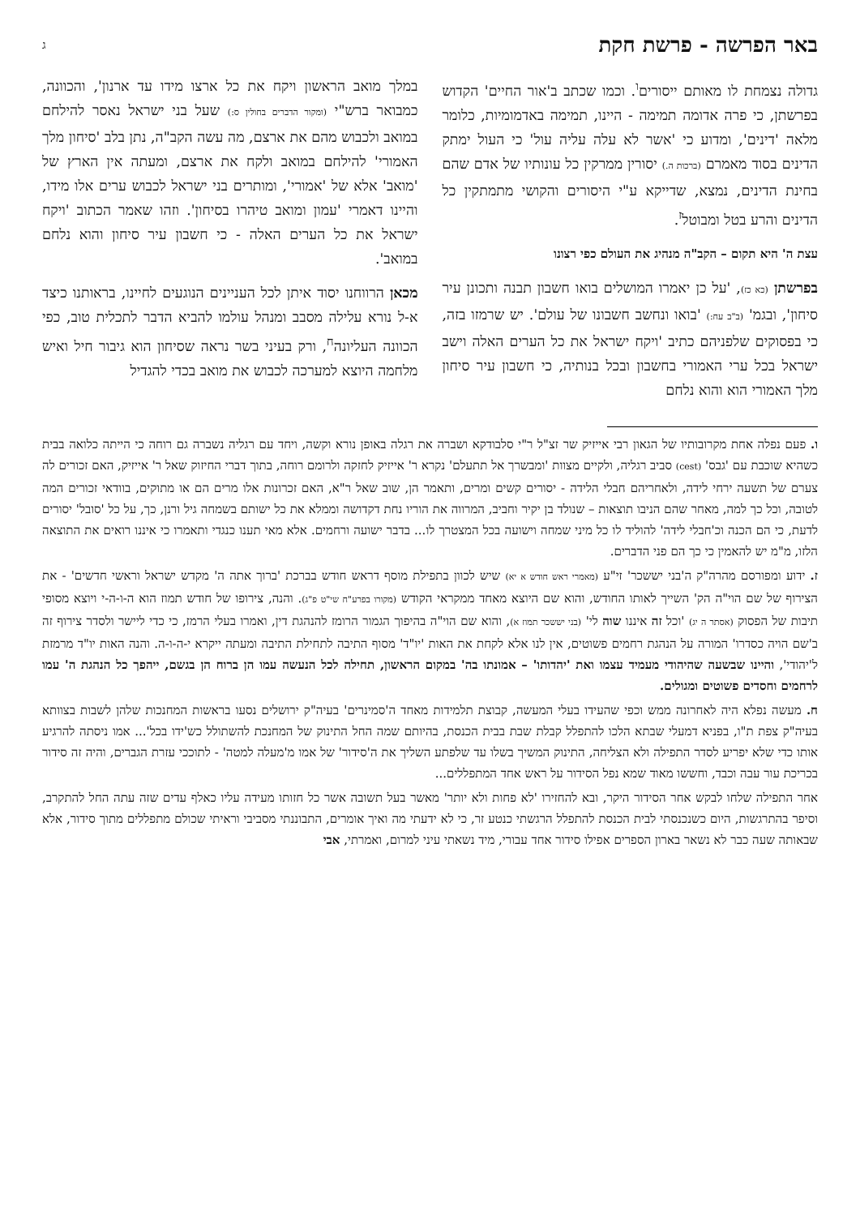באר הפרשה - פרשת חקת ג
גדולה נצמחת לו מאותם ייסורים<sup>ו</sup>. וכמו שכתב ב'אור החיים' הקדוש בפרשתן, כי פרה אדומה תמימה - היינו, תמימה באדמומיות, כלומר מלאה 'דינים', ומדוע כי 'אשר לא עלה עליה עול' כי העול ימתק הדינים בסוד מאמרם (ברכות ה.) יסורין ממרקין כל עונותיו של אדם שהם בחינת הדינים, נמצא, שדייקא ע"י היסורים והקושי מתמתקין כל הדינים והרע בטל ומבוטל<sup>ז</sup>.
עצת ה' היא תקום – הקב"ה מנהיג את העולם כפי רצונו
בפרשתן (כא כז), 'על כן יאמרו המושלים בואו חשבון תבנה ותכונן עיר סיחון', ובגמ' (ב"ב עח:) 'בואו ונחשב חשבונו של עולם'. יש שרמזו בזה, כי בפסוקים שלפניהם כתיב 'ויקח ישראל את כל הערים האלה וישב ישראל בכל ערי האמורי בחשבון ובכל בנותיה, כי חשבון עיר סיחון מלך האמורי הוא והוא נלחם
במלך מואב הראשון ויקח את כל ארצו מידו עד ארנון', והכוונה, כמבואר ברש"י (ומקור הדברים בחולין ס:) שעל בני ישראל נאסר להילחם במואב ולכבוש מהם את ארצם, מה עשה הקב"ה, נתן בלב 'סיחון מלך האמורי' להילחם במואב ולקח את ארצם, ומעתה אין הארץ של 'מואב' אלא של 'אמורי', ומותרים בני ישראל לכבוש ערים אלו מידו, והיינו דאמרי 'עמון ומואב טיהרו בסיחון'. וזהו שאמר הכתוב 'ויקח ישראל את כל הערים האלה - כי חשבון עיר סיחון והוא נלחם במואב'.
מכאן הרווחנו יסוד איתן לכל העניינים הנוגעים לחיינו, בראותנו כיצד א-ל נורא עלילה מסבב ומנהל עולמו להביא הדבר לתכלית טוב, כפי הכוונה העליונה<sup>ח</sup>, ורק בעיני בשר נראה שסיחון הוא גיבור חיל ואיש מלחמה היוצא למערכה לכבוש את מואב בכדי להגדיל
ו. פעם נפלה אחת מקרובותיו של הגאון רבי אייזיק שר זצ"ל ר"י סלבודקא ושברה את רגלה באופן נורא וקשה, ויחד עם רגליה נשברה גם רוחה כי הייתה כלואה בבית כשהיא שוכבת עם 'גבס' (cest) סביב רגליה, ולקיים מצוות 'ומבשרך אל תתעלם' נקרא ר' אייזיק לחזקה ולרומם רוחה, בתוך דברי החיזוק שאל ר' אייזיק, האם זכורים לה צערם של תשעה ירחי לידה, ולאחריהם חבלי הלידה - יסורים קשים ומרים, ותאמר הן, שוב שאל ר"א, האם זכרונות אלו מרים הם או מתוקים, בוודאי זכורים המה לטובה, וכל כך למה, מאחר שהם הניבו תוצאות – שנולד בן יקיר וחביב, המרווה את הוריו נחת דקדושה וממלא את כל ישותם בשמחה גיל ורנן, כך, על כל 'סובל' יסורים לדעת, כי הם הכנה וכ'חבלי לידה' להוליד לו כל מיני שמחה וישועה בכל המצטרך לו... בדבר ישועה ורחמים. אלא מאי תענו כנגדי ותאמרו כי איננו רואים את התוצאה הלזו, מ"מ יש להאמין כי כך הם פני הדברים.
ז. ידוע ומפורסם מהרה"ק ה'בני יששכר' זי"ע (מאמרי ראש חודש א יא) שיש לכוון בתפילת מוסף דראש חודש בברכת 'ברוך אתה ה' מקדש ישראל וראשי חדשים' - את הצירוף של שם הוי"ה הק' השייך לאותו החודש, והוא שם היוצא מאחד ממקראי הקודש (מקורו בפרע"ח שי"ט פ"ג). והנה, צירופו של חודש תמוז הוא ה-ו-ה-י ויוצא מסופי תיבות של הפסוק (אסתר ה יג) 'וכל זה איננו שוה לי' (בני יששכר תמוז א), והוא שם הוי"ה בהיפוך הגמור הרומז להנהגת דין, ואמרו בעלי הרמז, כי כדי ליישר ולסדר צירוף זה ב'שם הויה כסדרו' המורה על הנהגת רחמים פשוטים, אין לנו אלא לקחת את האות 'יו"ד' מסוף התיבה לתחילת התיבה ומעתה ייקרא י-ה-ו-ה. והנה האות יו"ד מרמזת ל'יהודי', והיינו שבשעה שהיהודי מעמיד עצמו ואת 'יהדותו' – אמונתו בה' במקום הראשון, תחילה לכל הנעשה עמו הן ברוח הן בגשם, ייהפך כל הנהגת ה' עמו לרחמים וחסדים פשוטים ומגולים.
ח. מעשה נפלא היה לאחרונה ממש וכפי שהעידו בעלי המעשה, קבוצת תלמידות מאחד ה'סמינרים' בעיה"ק ירושלים נסעו בראשות המחנכות שלהן לשבות בצוותא בעיה"ק צפת ת"ו, בפניא דמעלי שבתא הלכו להתפלל קבלת שבת בבית הכנסת, בהיותם שמה החל התינוק של המחנכת להשתולל כש'ידו בכל'... אמו ניסתה להרגיע אותו כדי שלא יפריע לסדר התפילה ולא הצליחה, התינוק המשיך בשלו עד שלפתע השליך את ה'סידור' של אמו מ'מעלה למטה' - לתוככי עזרת הגברים, והיה זה סידור בכריכת עור עבה וכבד, וחששו מאוד שמא נפל הסידור על ראש אחד המתפללים...
אחר התפילה שלחו לבקש אחר הסידור היקר, ובא להחזירו 'לא פחות ולא יותר' מאשר בעל תשובה אשר כל חזותו מעידה עליו כאלף עדים שזה עתה החל להתקרב, וסיפר בהתרגשות, היום כשנכנסתי לבית הכנסת להתפלל הרגשתי כנטע זר, כי לא ידעתי מה ואיך אומרים, התבוננתי מסביבי וראיתי שכולם מתפללים מתוך סידור, אלא שבאותה שעה כבר לא נשאר בארון הספרים אפילו סידור אחד עבורי, מיד נשאתי עיני למרום, ואמרתי, אבי